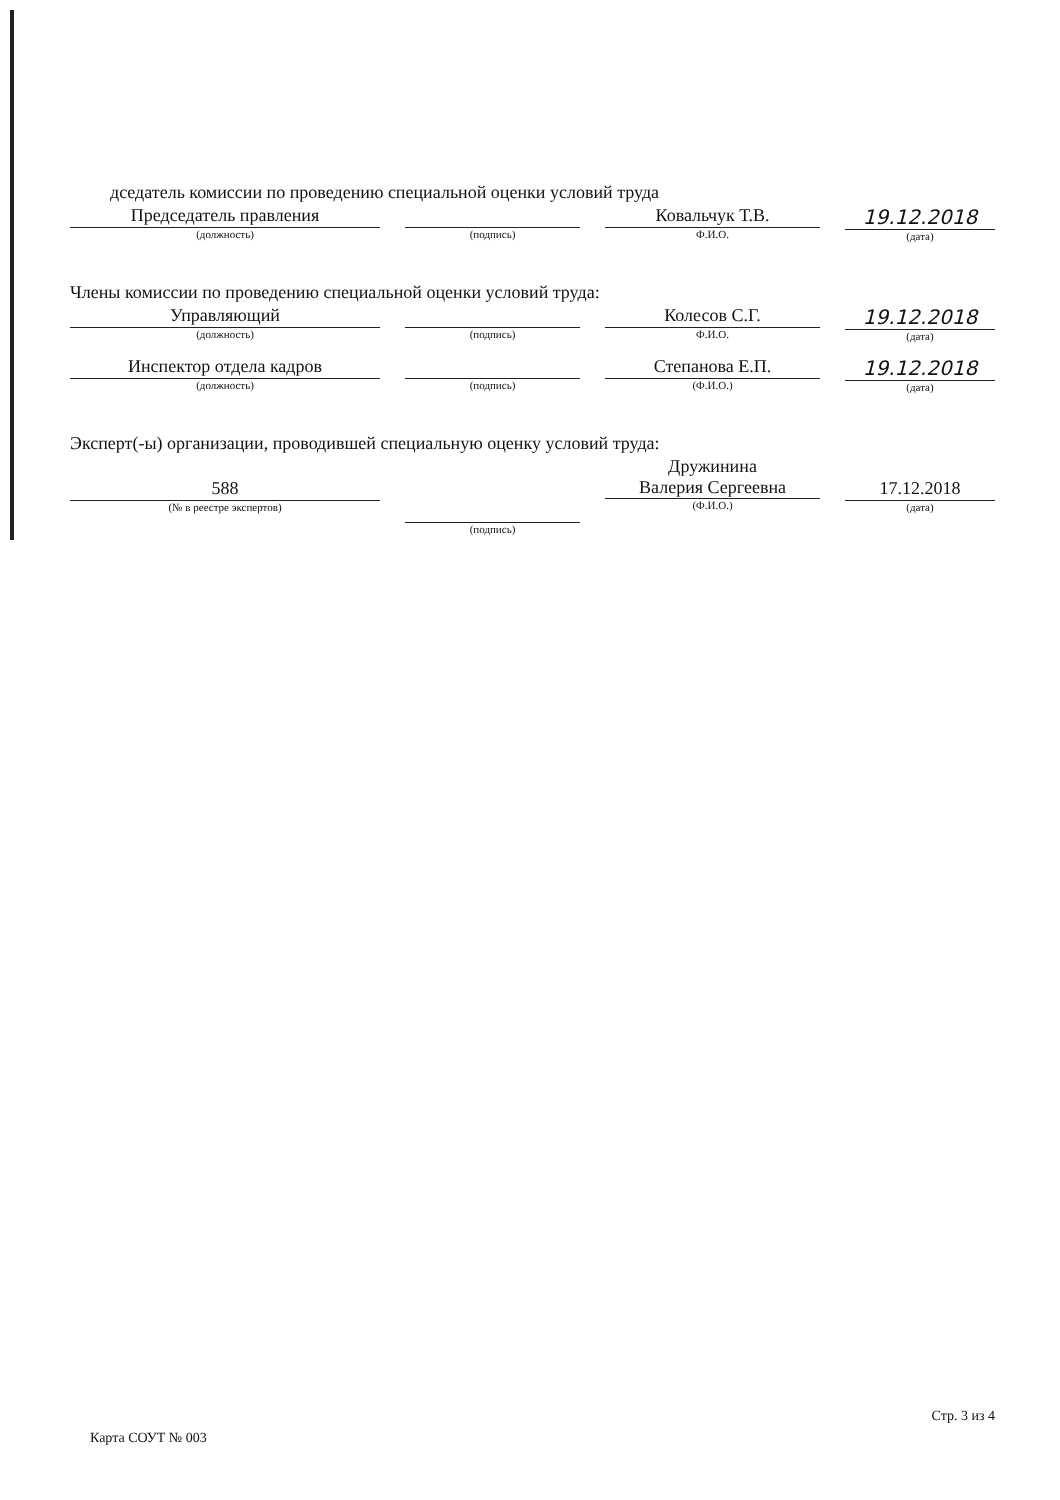дседатель комиссии по проведению специальной оценки условий труда
Председатель правления
(должность)
(подпись)
Ковальчук Т.В.
Ф.И.О.
19.12.2018
(дата)
Члены комиссии по проведению специальной оценки условий труда:
Управляющий
(должность)
(подпись)
Колесов С.Г.
Ф.И.О.
19.12.2018
(дата)
Инспектор отдела кадров
(должность)
(подпись)
Степанова Е.П.
(Ф.И.О.)
19.12.2018
(дата)
Эксперт(-ы) организации, проводившей специальную оценку условий труда:
588
(№ в реестре экспертов)
(подпись)
Дружинина
Валерия Сергеевна
(Ф.И.О.)
17.12.2018
(дата)
Карта СОУТ № 003
Стр. 3 из 4